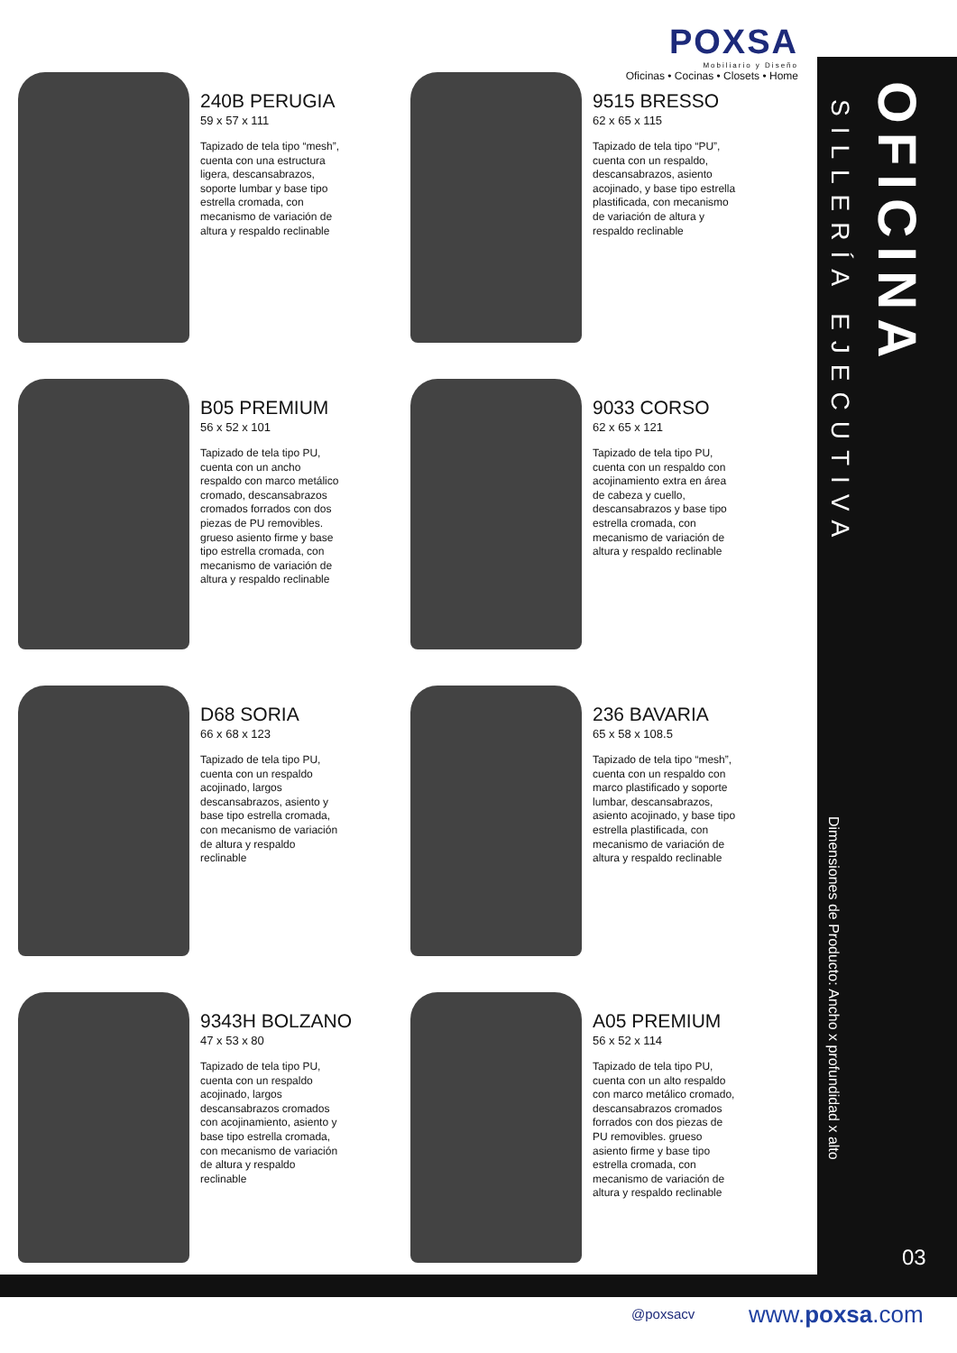POXSA
Mobiliario y Diseño
Oficinas • Cocinas • Closets • Home
SILLERÍA EJECUTIVA
OFICINA
Dimensiones de Producto: Ancho x profundidad x alto
240B PERUGIA
59 x 57 x 111
Tapizado de tela tipo “mesh”, cuenta con una estructura ligera, descansabrazos, soporte lumbar y base tipo estrella cromada, con mecanismo de variación de altura y respaldo reclinable
9515 BRESSO
62 x 65 x 115
Tapizado de tela tipo “PU”, cuenta con un respaldo, descansabrazos, asiento acojinado, y base tipo estrella plastificada, con mecanismo de variación de altura y respaldo reclinable
B05 PREMIUM
56 x 52 x 101
Tapizado de tela tipo PU, cuenta con un ancho respaldo con marco metálico cromado, descansabrazos cromados forrados con dos piezas de PU removibles. grueso asiento firme y base tipo estrella cromada, con mecanismo de variación de altura y respaldo reclinable
9033 CORSO
62 x 65 x 121
Tapizado de tela tipo PU, cuenta con un respaldo con acojinamiento extra en área de cabeza y cuello, descansabrazos y base tipo estrella cromada, con mecanismo de variación de altura y respaldo reclinable
D68 SORIA
66 x 68 x 123
Tapizado de tela tipo PU, cuenta con un respaldo acojinado, largos descansabrazos, asiento y base tipo estrella cromada, con mecanismo de variación de altura y respaldo reclinable
236 BAVARIA
65 x 58 x 108.5
Tapizado de tela tipo “mesh”, cuenta con un respaldo con marco plastificado y soporte lumbar, descansabrazos, asiento acojinado, y base tipo estrella plastificada, con mecanismo de variación de altura y respaldo reclinable
9343H BOLZANO
47 x 53 x 80
Tapizado de tela tipo PU, cuenta con un respaldo acojinado, largos descansabrazos cromados con acojinamiento, asiento y base tipo estrella cromada, con mecanismo de variación de altura y respaldo reclinable
A05 PREMIUM
56 x 52 x 114
Tapizado de tela tipo PU, cuenta con un alto respaldo con marco metálico cromado, descansabrazos cromados forrados con dos piezas de PU removibles. grueso asiento firme y base tipo estrella cromada, con mecanismo de variación de altura y respaldo reclinable
03
@poxsacv www.poxsa.com